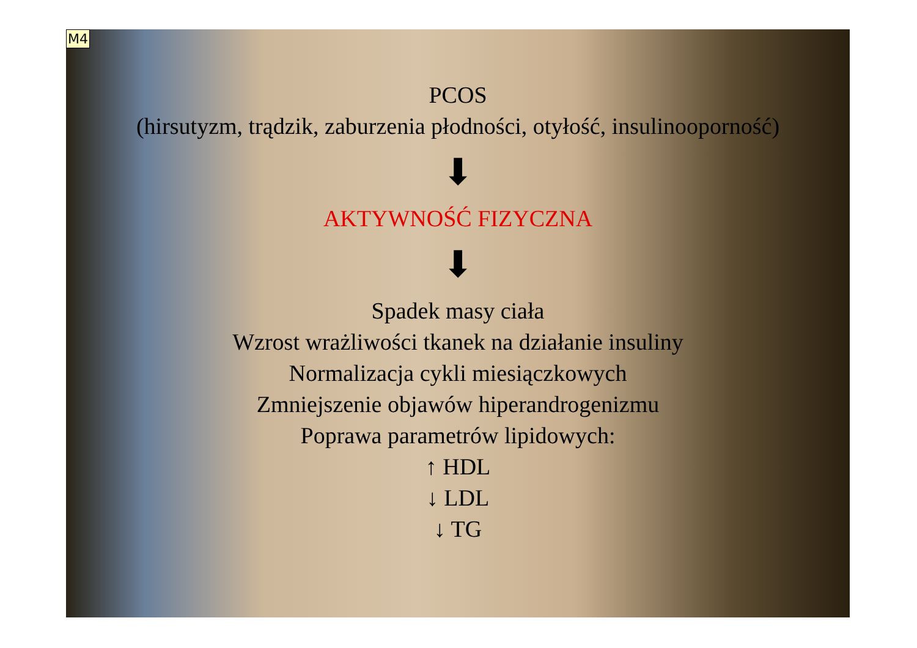M4
PCOS
(hirsutyzm, trądzik, zaburzenia płodności, otyłość, insulinooporność)
⬇
AKTYWNOŚĆ FIZYCZNA
⬇
Spadek masy ciała
Wzrost wrażliwości tkanek na działanie insuliny
Normalizacja cykli miesiączkowych
Zmniejszenie objawów hiperandrogenizmu
Poprawa parametrów lipidowych:
↑ HDL
↓ LDL
↓ TG